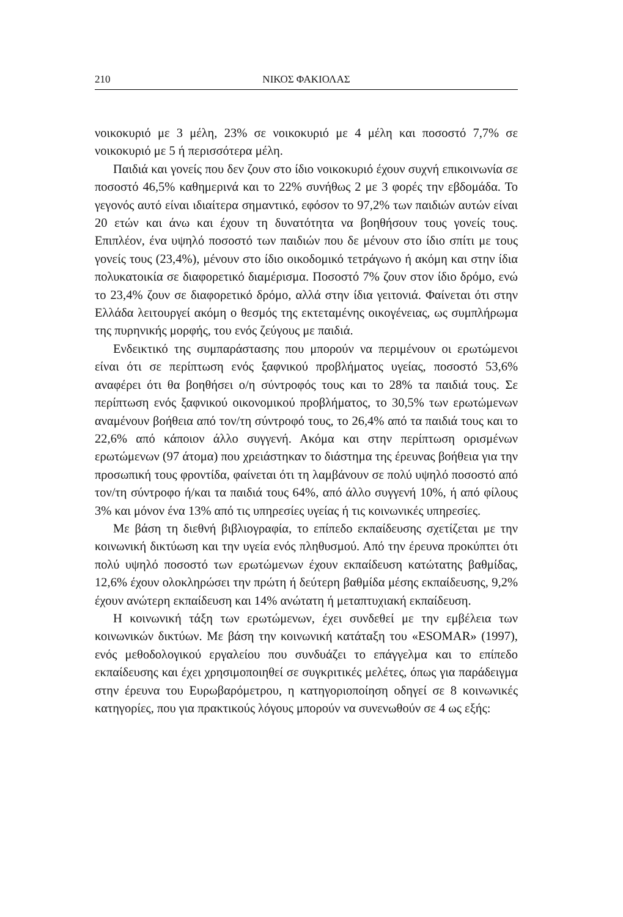210 ΝΙΚΟΣ ΦΑΚΙΟΛΑΣ
νοικοκυριό με 3 μέλη, 23% σε νοικοκυριό με 4 μέλη και ποσοστό 7,7% σε νοικοκυριό με 5 ή περισσότερα μέλη.
Παιδιά και γονείς που δεν ζουν στο ίδιο νοικοκυριό έχουν συχνή επικοινωνία σε ποσοστό 46,5% καθημερινά και το 22% συνήθως 2 με 3 φορές την εβδομάδα. Το γεγονός αυτό είναι ιδιαίτερα σημαντικό, εφόσον το 97,2% των παιδιών αυτών είναι 20 ετών και άνω και έχουν τη δυνατότητα να βοηθήσουν τους γονείς τους. Επιπλέον, ένα υψηλό ποσοστό των παιδιών που δε μένουν στο ίδιο σπίτι με τους γονείς τους (23,4%), μένουν στο ίδιο οικοδομικό τετράγωνο ή ακόμη και στην ίδια πολυκατοικία σε διαφορετικό διαμέρισμα. Ποσοστό 7% ζουν στον ίδιο δρόμο, ενώ το 23,4% ζουν σε διαφορετικό δρόμο, αλλά στην ίδια γειτονιά. Φαίνεται ότι στην Ελλάδα λειτουργεί ακόμη ο θεσμός της εκτεταμένης οικογένειας, ως συμπλήρωμα της πυρηνικής μορφής, του ενός ζεύγους με παιδιά.
Ενδεικτικό της συμπαράστασης που μπορούν να περιμένουν οι ερωτώμενοι είναι ότι σε περίπτωση ενός ξαφνικού προβλήματος υγείας, ποσοστό 53,6% αναφέρει ότι θα βοηθήσει ο/η σύντροφός τους και το 28% τα παιδιά τους. Σε περίπτωση ενός ξαφνικού οικονομικού προβλήματος, το 30,5% των ερωτώμενων αναμένουν βοήθεια από τον/τη σύντροφό τους, το 26,4% από τα παιδιά τους και το 22,6% από κάποιον άλλο συγγενή. Ακόμα και στην περίπτωση ορισμένων ερωτώμενων (97 άτομα) που χρειάστηκαν το διάστημα της έρευνας βοήθεια για την προσωπική τους φροντίδα, φαίνεται ότι τη λαμβάνουν σε πολύ υψηλό ποσοστό από τον/τη σύντροφο ή/και τα παιδιά τους 64%, από άλλο συγγενή 10%, ή από φίλους 3% και μόνον ένα 13% από τις υπηρεσίες υγείας ή τις κοινωνικές υπηρεσίες.
Με βάση τη διεθνή βιβλιογραφία, το επίπεδο εκπαίδευσης σχετίζεται με την κοινωνική δικτύωση και την υγεία ενός πληθυσμού. Από την έρευνα προκύπτει ότι πολύ υψηλό ποσοστό των ερωτώμενων έχουν εκπαίδευση κατώτατης βαθμίδας, 12,6% έχουν ολοκληρώσει την πρώτη ή δεύτερη βαθμίδα μέσης εκπαίδευσης, 9,2% έχουν ανώτερη εκπαίδευση και 14% ανώτατη ή μεταπτυχιακή εκπαίδευση.
Η κοινωνική τάξη των ερωτώμενων, έχει συνδεθεί με την εμβέλεια των κοινωνικών δικτύων. Με βάση την κοινωνική κατάταξη του «ESOMAR» (1997), ενός μεθοδολογικού εργαλείου που συνδυάζει το επάγγελμα και το επίπεδο εκπαίδευσης και έχει χρησιμοποιηθεί σε συγκριτικές μελέτες, όπως για παράδειγμα στην έρευνα του Ευρωβαρόμετρου, η κατηγοριοποίηση οδηγεί σε 8 κοινωνικές κατηγορίες, που για πρακτικούς λόγους μπορούν να συνενωθούν σε 4 ως εξής: